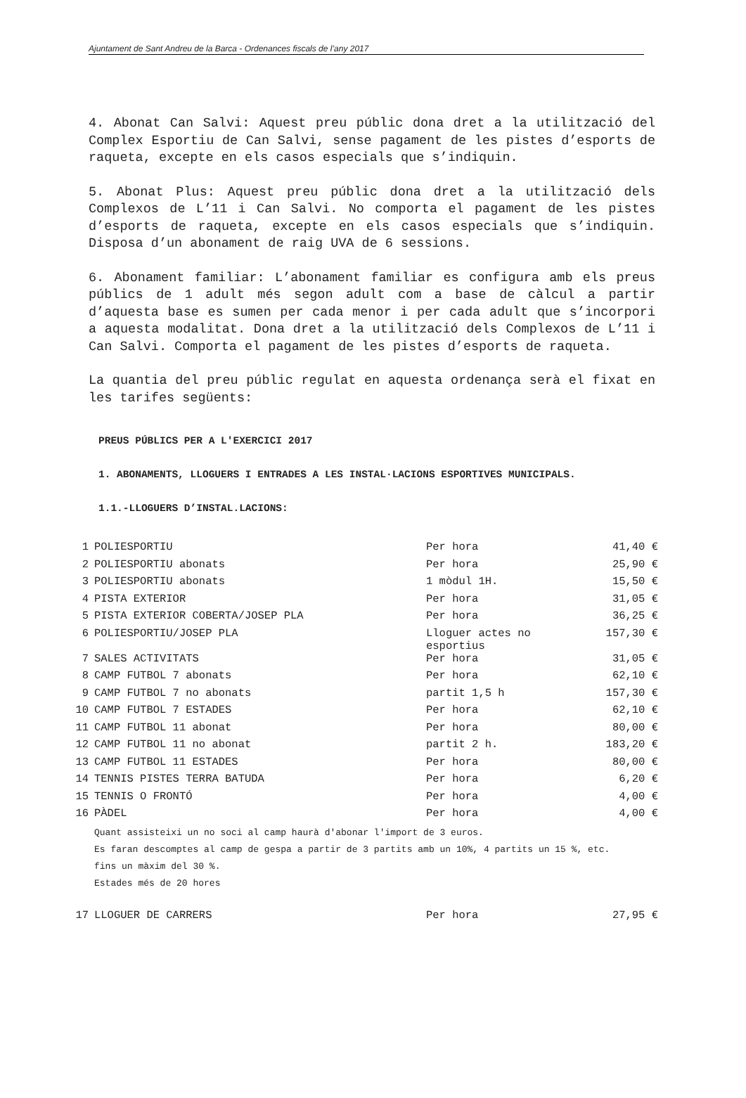Ajuntament de Sant Andreu de la Barca - Ordenances fiscals de l’any 2017
4. Abonat Can Salvi: Aquest preu públic dona dret a la utilització del Complex Esportiu de Can Salvi, sense pagament de les pistes d’esports de raqueta, excepte en els casos especials que s’indiquin.
5. Abonat Plus: Aquest preu públic dona dret a la utilització dels Complexos de L’11 i Can Salvi. No comporta el pagament de les pistes d’esports de raqueta, excepte en els casos especials que s’indiquin. Disposa d’un abonament de raig UVA de 6 sessions.
6. Abonament familiar: L’abonament familiar es configura amb els preus públics de 1 adult més segon adult com a base de càlcul a partir d’aquesta base es sumen per cada menor i per cada adult que s’incorpori a aquesta modalitat. Dona dret a la utilització dels Complexos de L’11 i Can Salvi. Comporta el pagament de les pistes d’esports de raqueta.
La quantia del preu públic regulat en aquesta ordenança serà el fixat en les tarifes següents:
PREUS PÚBLICS PER A L'EXERCICI 2017
1. ABONAMENTS, LLOGUERS I ENTRADES A LES INSTAL·LACIONS ESPORTIVES MUNICIPALS.
1.1.-LLOGUERS D’INSTAL.LACIONS:
| 1 | POLIESPORTIU | Per hora | 41,40 € |
| 2 | POLIESPORTIU abonats | Per hora | 25,90 € |
| 3 | POLIESPORTIU abonats | 1 mòdul 1H. | 15,50 € |
| 4 | PISTA EXTERIOR | Per hora | 31,05 € |
| 5 | PISTA EXTERIOR COBERTA/JOSEP PLA | Per hora | 36,25 € |
| 6 | POLIESPORTIU/JOSEP PLA | Lloguer actes no esportius | 157,30 € |
| 7 | SALES ACTIVITATS | Per hora | 31,05 € |
| 8 | CAMP FUTBOL 7 abonats | Per hora | 62,10 € |
| 9 | CAMP FUTBOL 7 no abonats | partit 1,5 h | 157,30 € |
| 10 | CAMP FUTBOL 7 ESTADES | Per hora | 62,10 € |
| 11 | CAMP FUTBOL 11 abonat | Per hora | 80,00 € |
| 12 | CAMP FUTBOL 11 no abonat | partit 2 h. | 183,20 € |
| 13 | CAMP FUTBOL 11 ESTADES | Per hora | 80,00 € |
| 14 | TENNIS PISTES TERRA BATUDA | Per hora | 6,20 € |
| 15 | TENNIS O FRONTÓ | Per hora | 4,00 € |
| 16 | PÀDEL | Per hora | 4,00 € |
| | Quant assisteixi un no soci al camp haurà d'abonar l'import de 3 euros. Es faran descomptes al camp de gespa a partir de 3 partits amb un 10%, 4 partits un 15 %, etc. fins un màxim del 30 %. Estades més de 20 hores | | |
| 17 | LLOGUER DE CARRERS | Per hora | 27,95 € |